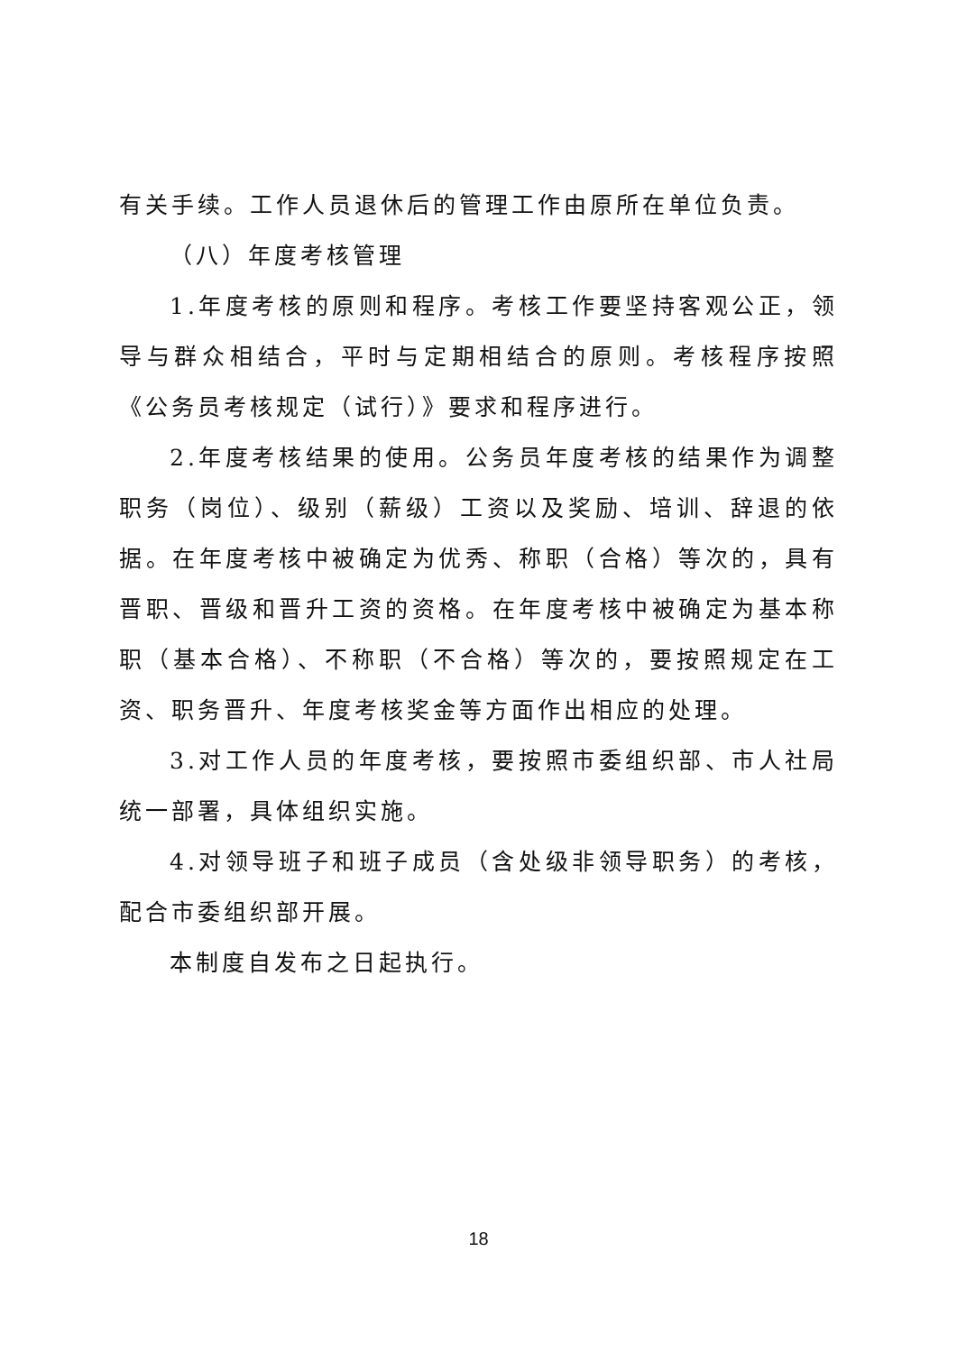有关手续。工作人员退休后的管理工作由原所在单位负责。
（八）年度考核管理
1.年度考核的原则和程序。考核工作要坚持客观公正，领导与群众相结合，平时与定期相结合的原则。考核程序按照《公务员考核规定（试行）》要求和程序进行。
2.年度考核结果的使用。公务员年度考核的结果作为调整职务（岗位）、级别（薪级）工资以及奖励、培训、辞退的依据。在年度考核中被确定为优秀、称职（合格）等次的，具有晋职、晋级和晋升工资的资格。在年度考核中被确定为基本称职（基本合格）、不称职（不合格）等次的，要按照规定在工资、职务晋升、年度考核奖金等方面作出相应的处理。
3.对工作人员的年度考核，要按照市委组织部、市人社局统一部署，具体组织实施。
4.对领导班子和班子成员（含处级非领导职务）的考核，配合市委组织部开展。
本制度自发布之日起执行。
18